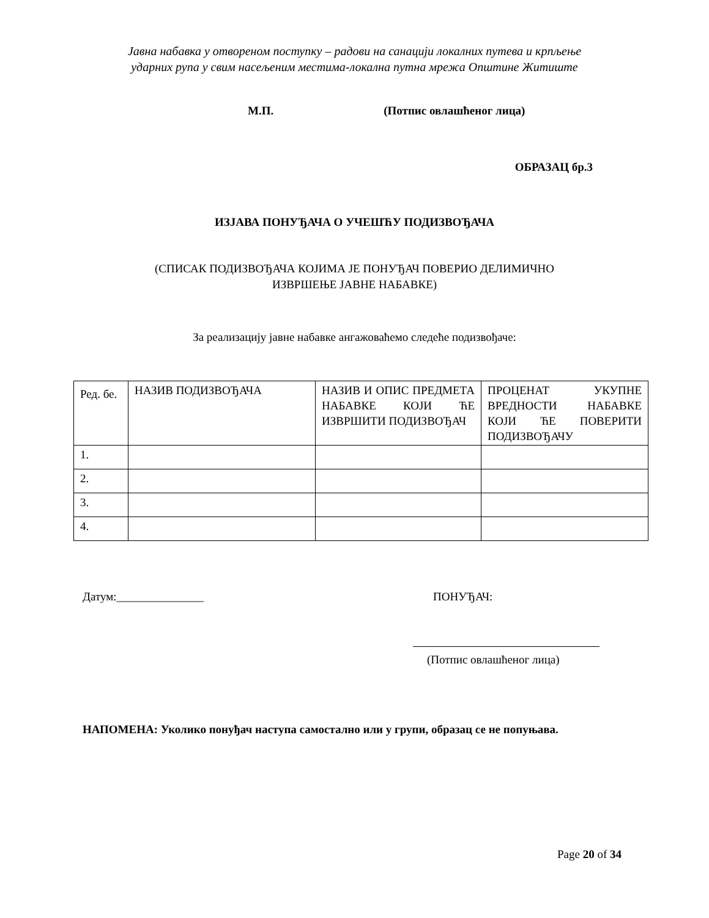Јавна набавка у отвореном поступку – радови на санацији локалних путева и крпљење
ударних рупа у свим насељеним местима-локална путна мрежа Општине Житиште
М.П. (Потпис овлашћеног лица)
ОБРАЗАЦ бр.3
ИЗЈАВА ПОНУЂАЧА О УЧЕШЋУ ПОДИЗВОЂАЧА
(СПИСАК ПОДИЗВОЂАЧА КОЈИМА ЈЕ ПОНУЂАЧ ПОВЕРИО ДЕЛИМИЧНО
ИЗВРШЕЊЕ ЈАВНЕ НАБАВКЕ)
За реализацију јавне набавке ангажоваћемо следеће подизвођаче:
| Ред. бе. | НАЗИВ ПОДИЗВОЂАЧА | НАЗИВ И ОПИС ПРЕДМЕТА НАБАВКЕ КОЈИ ЋЕ ИЗВРШИТИ ПОДИЗВОЂАЧ | ПРОЦЕНАТ УКУПНЕ ВРЕДНОСТИ НАБАВКЕ КОЈИ ЋЕ ПОВЕРИТИ ПОДИЗВОЂАЧУ |
| 1. | | | |
| 2. | | | |
| 3. | | | |
| 4. | | | |
Датум:_______________ ПОНУЂАЧ:
(Потпис овлашћеног лица)
НАПОМЕНА: Уколико понуђач наступа самостално или у групи, образац се не попуњава.
Page 20 of 34